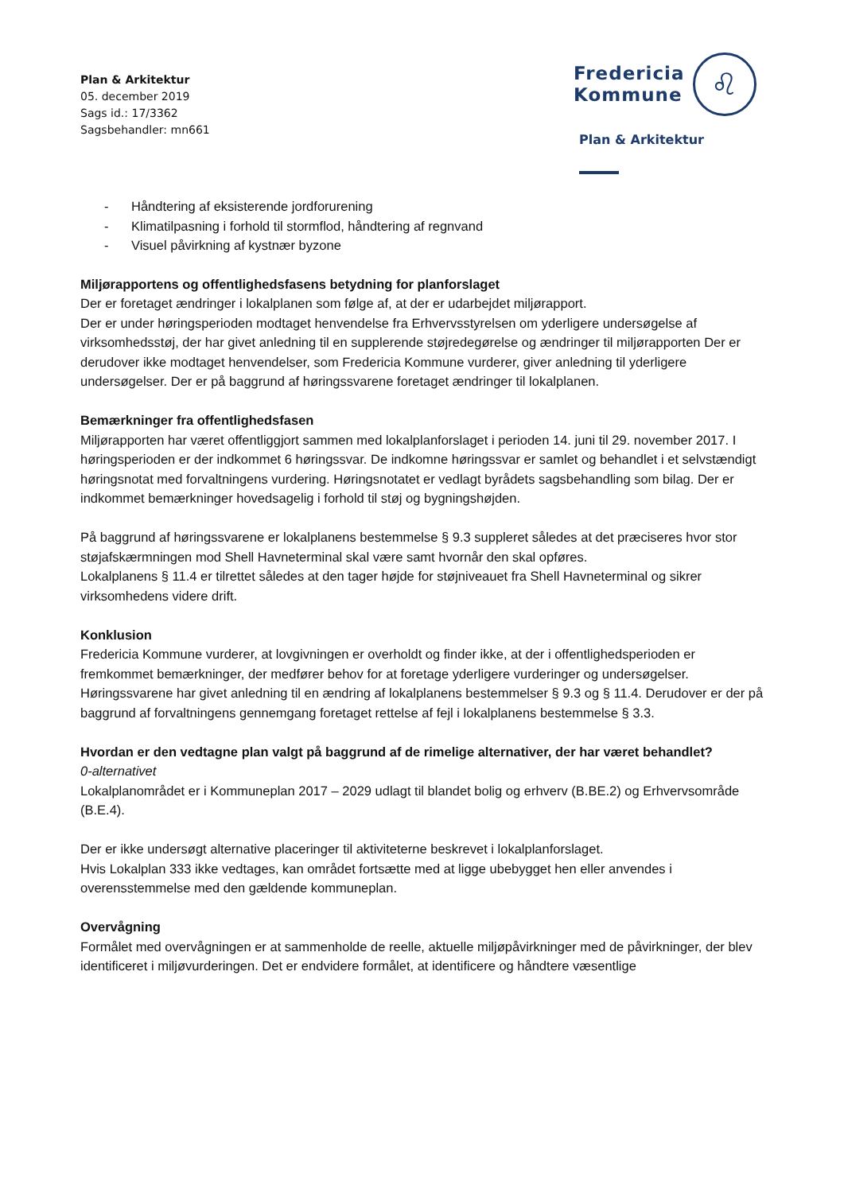Plan & Arkitektur
05. december 2019
Sags id.: 17/3362
Sagsbehandler: mn661
Fredericia
Kommune
♌
Plan & Arkitektur
- Håndtering af eksisterende jordforurening
- Klimatilpasning i forhold til stormflod, håndtering af regnvand
- Visuel påvirkning af kystnær byzone
Miljørapportens og offentlighedsfasens betydning for planforslaget
Der er foretaget ændringer i lokalplanen som følge af, at der er udarbejdet miljørapport.
Der er under høringsperioden modtaget henvendelse fra Erhvervsstyrelsen om yderligere undersøgelse af virksomhedsstøj, der har givet anledning til en supplerende støjredegørelse og ændringer til miljørapporten Der er derudover ikke modtaget henvendelser, som Fredericia Kommune vurderer, giver anledning til yderligere undersøgelser. Der er på baggrund af høringssvarene foretaget ændringer til lokalplanen.
Bemærkninger fra offentlighedsfasen
Miljørapporten har været offentliggjort sammen med lokalplanforslaget i perioden 14. juni til 29. november 2017. I høringsperioden er der indkommet 6 høringssvar. De indkomne høringssvar er samlet og behandlet i et selvstændigt høringsnotat med forvaltningens vurdering. Høringsnotatet er vedlagt byrådets sagsbehandling som bilag. Der er indkommet bemærkninger hovedsagelig i forhold til støj og bygningshøjden.
På baggrund af høringssvarene er lokalplanens bestemmelse § 9.3 suppleret således at det præciseres hvor stor støjafskærmningen mod Shell Havneterminal skal være samt hvornår den skal opføres.
Lokalplanens § 11.4 er tilrettet således at den tager højde for støjniveauet fra Shell Havneterminal og sikrer virksomhedens videre drift.
Konklusion
Fredericia Kommune vurderer, at lovgivningen er overholdt og finder ikke, at der i offentlighedsperioden er fremkommet bemærkninger, der medfører behov for at foretage yderligere vurderinger og undersøgelser. Høringssvarene har givet anledning til en ændring af lokalplanens bestemmelser § 9.3 og § 11.4. Derudover er der på baggrund af forvaltningens gennemgang foretaget rettelse af fejl i lokalplanens bestemmelse § 3.3.
Hvordan er den vedtagne plan valgt på baggrund af de rimelige alternativer, der har været behandlet?
0-alternativet
Lokalplanområdet er i Kommuneplan 2017 – 2029 udlagt til blandet bolig og erhverv (B.BE.2) og Erhvervsområde (B.E.4).
Der er ikke undersøgt alternative placeringer til aktiviteterne beskrevet i lokalplanforslaget.
Hvis Lokalplan 333 ikke vedtages, kan området fortsætte med at ligge ubebygget hen eller anvendes i overensstemmelse med den gældende kommuneplan.
Overvågning
Formålet med overvågningen er at sammenholde de reelle, aktuelle miljøpåvirkninger med de påvirkninger, der blev identificeret i miljøvurderingen. Det er endvidere formålet, at identificere og håndtere væsentlige